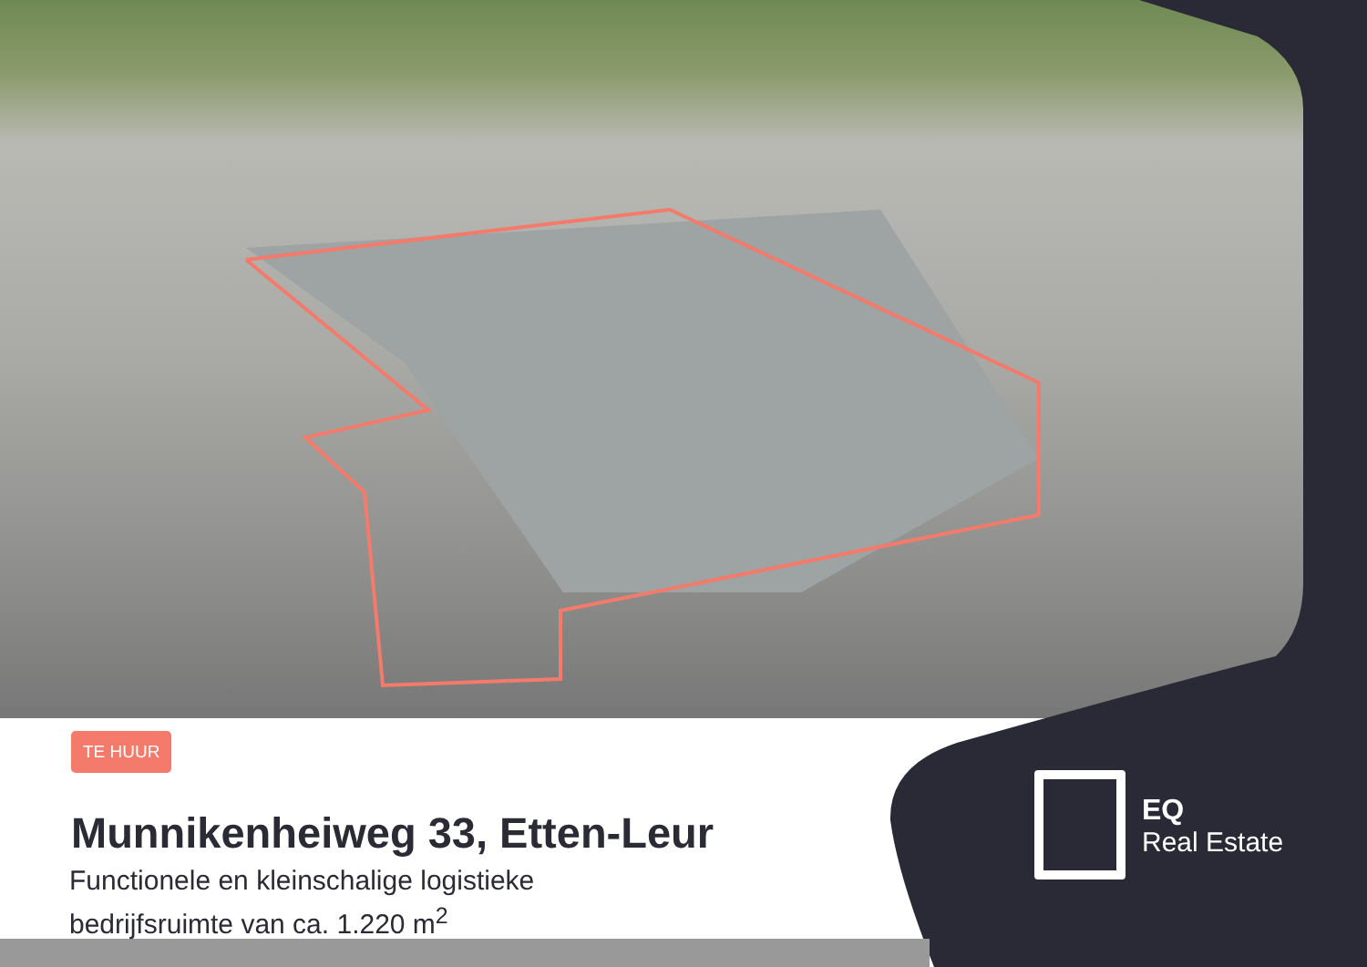TE HUUR
Munnikenheiweg 33, Etten-Leur
Functionele en kleinschalige logistieke
bedrijfsruimte van ca. 1.220 m<sup>2</sup>
EQ
Real Estate